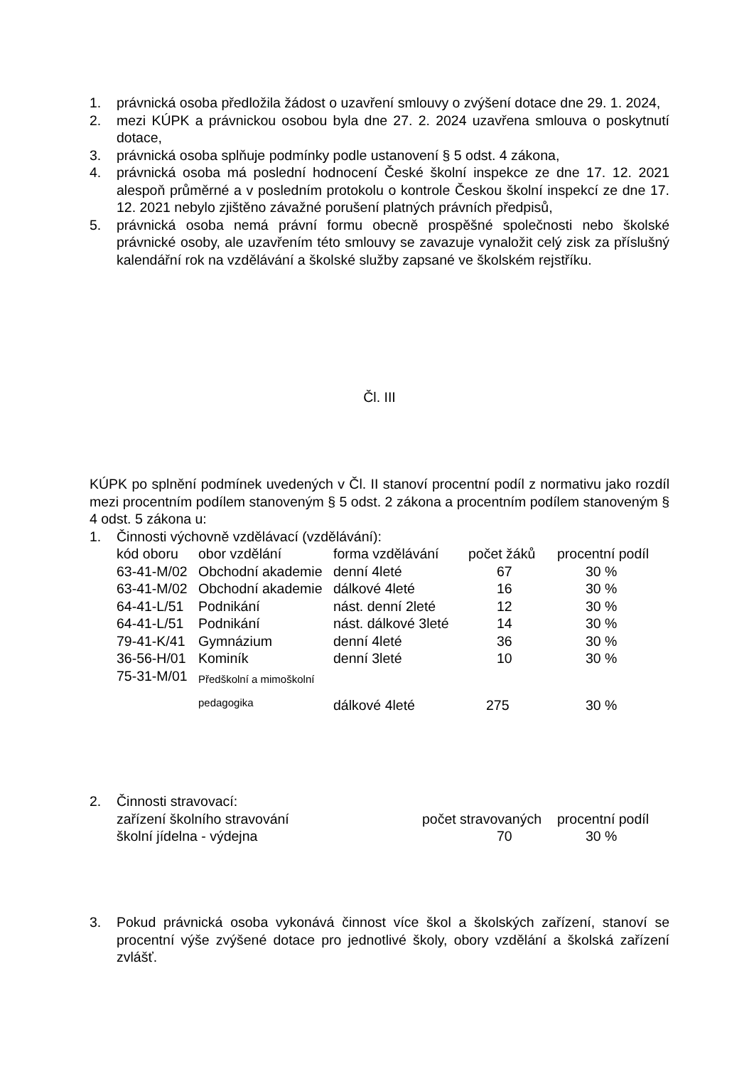1. právnická osoba předložila žádost o uzavření smlouvy o zvýšení dotace dne 29. 1. 2024,
2. mezi KÚPK a právnickou osobou byla dne 27. 2. 2024 uzavřena smlouva o poskytnutí dotace,
3. právnická osoba splňuje podmínky podle ustanovení § 5 odst. 4 zákona,
4. právnická osoba má poslední hodnocení České školní inspekce ze dne 17. 12. 2021 alespoň průměrné a v posledním protokolu o kontrole Českou školní inspekcí ze dne 17. 12. 2021 nebylo zjištěno závažné porušení platných právních předpisů,
5. právnická osoba nemá právní formu obecně prospěšné společnosti nebo školské právnické osoby, ale uzavřením této smlouvy se zavazuje vynaložit celý zisk za příslušný kalendářní rok na vzdělávání a školské služby zapsané ve školském rejstříku.
Čl. III
KÚPK po splnění podmínek uvedených v Čl. II stanoví procentní podíl z normativu jako rozdíl mezi procentním podílem stanoveným § 5 odst. 2 zákona a procentním podílem stanoveným § 4 odst. 5 zákona u:
1. Činnosti výchovně vzdělávací (vzdělávání):
| kód oboru | obor vzdělání | forma vzdělávání | počet žáků | procentní podíl |
| 63-41-M/02 | Obchodní akademie | denní 4leté | 67 | 30 % |
| 63-41-M/02 | Obchodní akademie | dálkové 4leté | 16 | 30 % |
| 64-41-L/51 | Podnikání | nást. denní 2leté | 12 | 30 % |
| 64-41-L/51 | Podnikání | nást. dálkové 3leté | 14 | 30 % |
| 79-41-K/41 | Gymnázium | denní 4leté | 36 | 30 % |
| 36-56-H/01 | Kominík | denní 3leté | 10 | 30 % |
| 75-31-M/01 | Předškolní a mimoškolní pedagogika | dálkové 4leté | 275 | 30 % |
2. Činnosti stravovací:
| zařízení školního stravování | počet stravovaných | procentní podíl |
| školní jídelna - výdejna | 70 | 30 % |
3. Pokud právnická osoba vykonává činnost více škol a školských zařízení, stanoví se procentní výše zvýšené dotace pro jednotlivé školy, obory vzdělání a školská zařízení zvlášť.